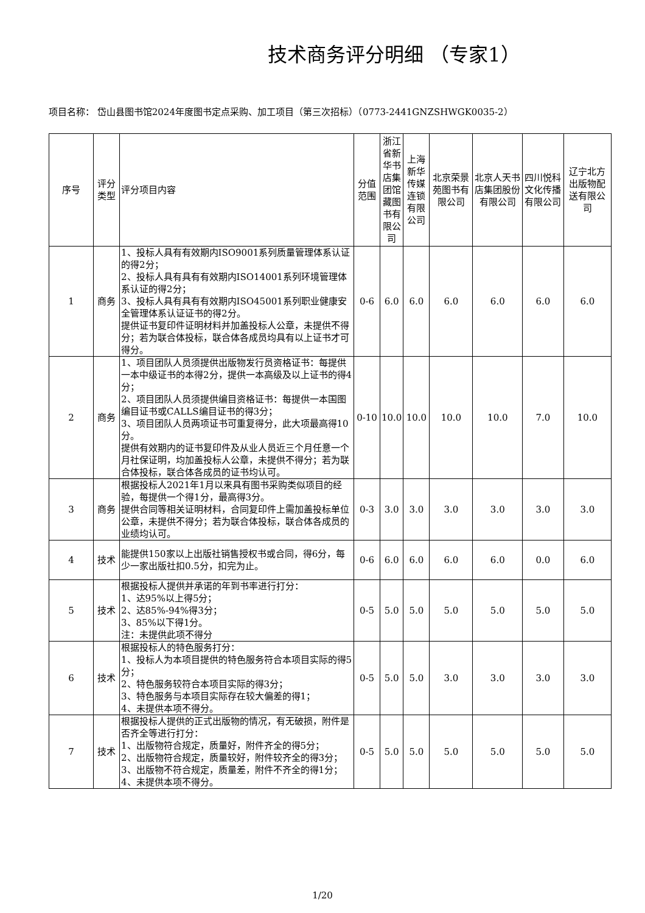技术商务评分明细 （专家1）
项目名称： 岱山县图书馆2024年度图书定点采购、加工项目（第三次招标）（0773-2441GNZSHWGK0035-2）
| 序号 | 评分类型 | 评分项目内容 | 分值范围 | 浙江省新华书店集团馆藏图书有限公司 | 上海新华传媒连锁有限公司 | 北京荣景苑图书有限公司 | 北京人天书店集团股份有限公司 | 四川悦科文化传播有限公司 | 辽宁北方出版物配送有限公司 |
| --- | --- | --- | --- | --- | --- | --- | --- | --- | --- |
| 1 | 商务 | 1、投标人具有有效期内ISO9001系列质量管理体系认证的得2分； 2、投标人具有具有有效期内ISO14001系列环境管理体系认证的得2分； 3、投标人具有具有有效期内ISO45001系列职业健康安全管理体系认证证书的得2分。 提供证书复印件证明材料并加盖投标人公章，未提供不得分；若为联合体投标，联合体各成员均具有以上证书才可得分。 | 0-6 | 6.0 | 6.0 | 6.0 | 6.0 | 6.0 | 6.0 |
| 2 | 商务 | 1、项目团队人员须提供出版物发行员资格证书：每提供一本中级证书的本得2分，提供一本高级及以上证书的得4分； 2、项目团队人员须提供编目资格证书：每提供一本国图编目证书或CALLS编目证书的得3分； 3、项目团队人员两项证书可重复得分，此大项最高得10分。 提供有效期内的证书复印件及从业人员近三个月任意一个月社保证明，均加盖投标人公章，未提供不得分；若为联合体投标，联合体各成员的证书均认可。 | 0-10 | 10.0 | 10.0 | 10.0 | 10.0 | 7.0 | 10.0 |
| 3 | 商务 | 根据投标人2021年1月以来具有图书采购类似项目的经验，每提供一个得1分，最高得3分。 提供合同等相关证明材料，合同复印件上需加盖投标单位公章，未提供不得分；若为联合体投标，联合体各成员的业绩均认可。 | 0-3 | 3.0 | 3.0 | 3.0 | 3.0 | 3.0 | 3.0 |
| 4 | 技术 | 能提供150家以上出版社销售授权书或合同，得6分，每少一家出版社扣0.5分，扣完为止。 | 0-6 | 6.0 | 6.0 | 6.0 | 6.0 | 0.0 | 6.0 |
| 5 | 技术 | 根据投标人提供并承诺的年到书率进行打分： 1、达95%以上得5分； 2、达85%-94%得3分； 3、85%以下得1分。 注：未提供此项不得分 | 0-5 | 5.0 | 5.0 | 5.0 | 5.0 | 5.0 | 5.0 |
| 6 | 技术 | 根据投标人的特色服务打分： 1、投标人为本项目提供的特色服务符合本项目实际的得5分； 2、特色服务较符合本项目实际的得3分； 3、特色服务与本项目实际存在较大偏差的得1； 4、未提供本项不得分。 | 0-5 | 5.0 | 5.0 | 3.0 | 3.0 | 3.0 | 3.0 |
| 7 | 技术 | 根据投标人提供的正式出版物的情况，有无破损，附件是否齐全等进行打分： 1、出版物符合规定，质量好，附件齐全的得5分； 2、出版物符合规定，质量较好，附件较齐全的得3分； 3、出版物不符合规定，质量差，附件不齐全的得1分； 4、未提供本项不得分。 | 0-5 | 5.0 | 5.0 | 5.0 | 5.0 | 5.0 | 5.0 |
1/20